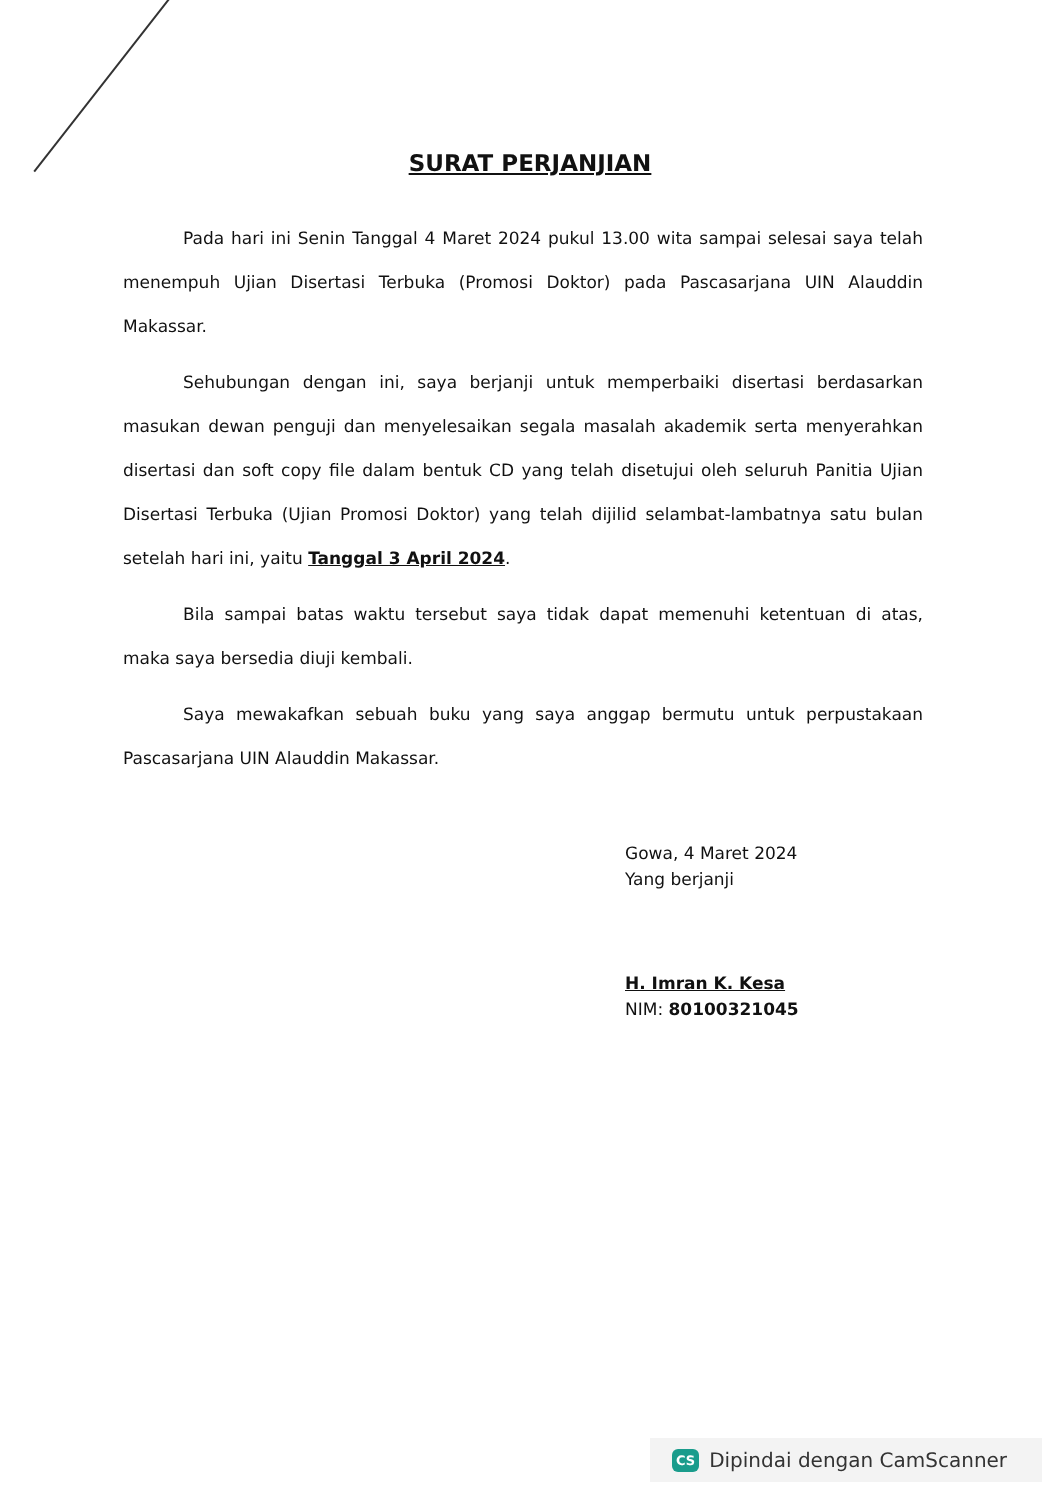SURAT PERJANJIAN
Pada hari ini Senin Tanggal 4 Maret 2024 pukul 13.00 wita sampai selesai saya telah menempuh Ujian Disertasi Terbuka (Promosi Doktor) pada Pascasarjana UIN Alauddin Makassar.
Sehubungan dengan ini, saya berjanji untuk memperbaiki disertasi berdasarkan masukan dewan penguji dan menyelesaikan segala masalah akademik serta menyerahkan disertasi dan soft copy file dalam bentuk CD yang telah disetujui oleh seluruh Panitia Ujian Disertasi Terbuka (Ujian Promosi Doktor) yang telah dijilid selambat-lambatnya satu bulan setelah hari ini, yaitu Tanggal 3 April 2024.
Bila sampai batas waktu tersebut saya tidak dapat memenuhi ketentuan di atas, maka saya bersedia diuji kembali.
Saya mewakafkan sebuah buku yang saya anggap bermutu untuk perpustakaan Pascasarjana UIN Alauddin Makassar.
Gowa, 4 Maret 2024
Yang berjanji
H. Imran K. Kesa
NIM: 80100321045
CS Dipindai dengan CamScanner